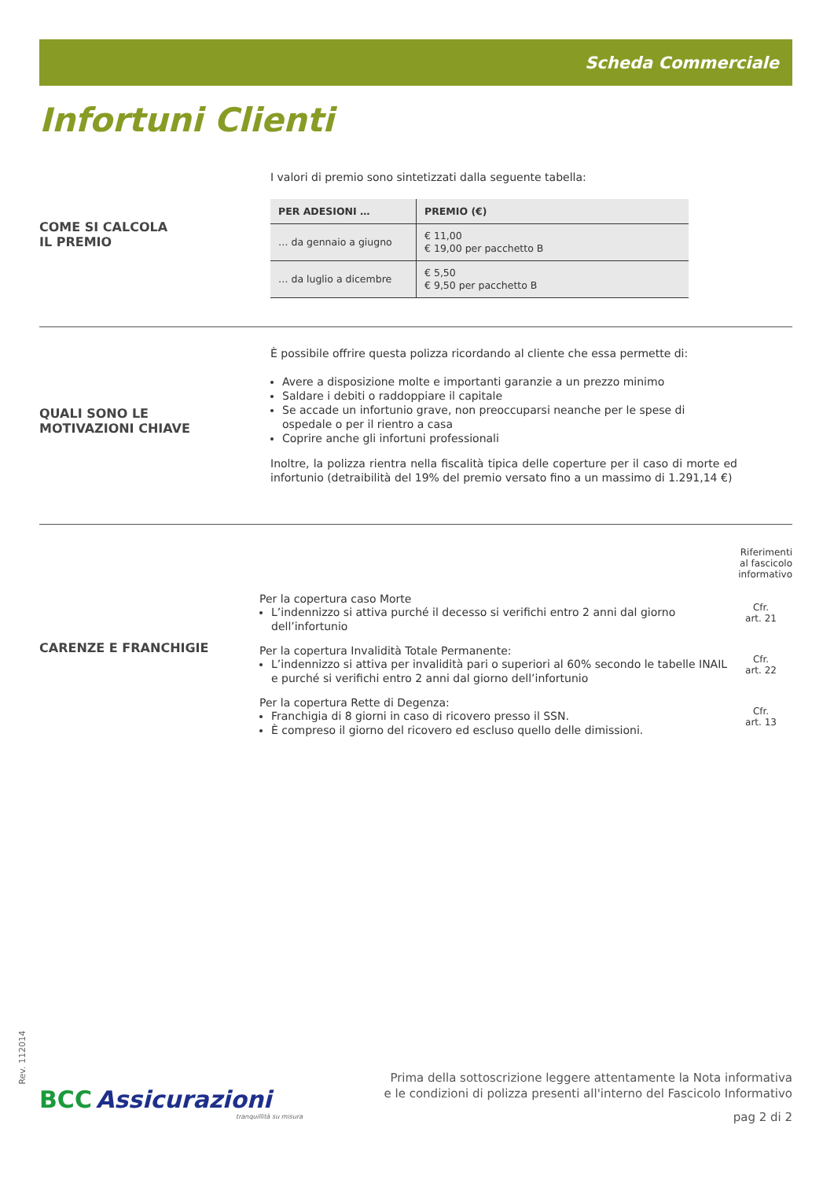Scheda Commerciale
Infortuni Clienti
COME SI CALCOLA
IL PREMIO
I valori di premio sono sintetizzati dalla seguente tabella:
| PER ADESIONI … | PREMIO (€) |
| --- | --- |
| … da gennaio a giugno | € 11,00 € 19,00 per pacchetto B |
| … da luglio a dicembre | € 5,50 € 9,50 per pacchetto B |
QUALI SONO LE
MOTIVAZIONI CHIAVE
È possibile offrire questa polizza ricordando al cliente che essa permette di:
Avere a disposizione molte e importanti garanzie a un prezzo minimo
Saldare i debiti o raddoppiare il capitale
Se accade un infortunio grave, non preoccuparsi neanche per le spese di ospedale o per il rientro a casa
Coprire anche gli infortuni professionali
Inoltre, la polizza rientra nella fiscalità tipica delle coperture per il caso di morte ed infortunio (detraibilità del 19% del premio versato fino a un massimo di 1.291,14 €)
CARENZE E FRANCHIGIE
Riferimenti
al fascicolo
informativo
Per la copertura caso Morte
L’indennizzo si attiva purché il decesso si verifichi entro 2 anni dal giorno dell’infortunio
Cfr.
art. 21
Per la copertura Invalidità Totale Permanente:
L’indennizzo si attiva per invalidità pari o superiori al 60% secondo le tabelle INAIL e purché si verifichi entro 2 anni dal giorno dell’infortunio
Cfr.
art. 22
Per la copertura Rette di Degenza:
Franchigia di 8 giorni in caso di ricovero presso il SSN.
È compreso il giorno del ricovero ed escluso quello delle dimissioni.
Cfr.
art. 13
Rev. 112014
BCC Assicurazioni
tranquillità su misura
Prima della sottoscrizione leggere attentamente la Nota informativa
e le condizioni di polizza presenti all'interno del Fascicolo Informativo
pag 2 di 2